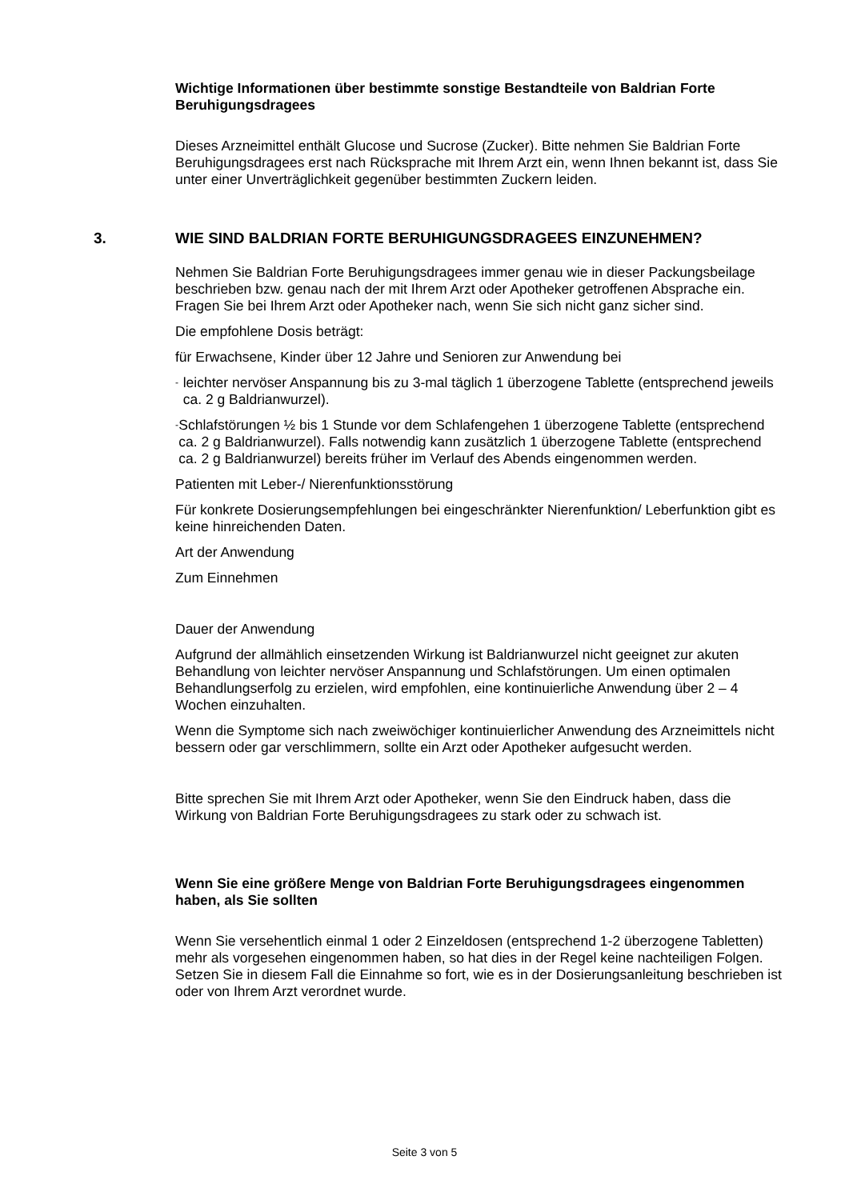Wichtige Informationen über bestimmte sonstige Bestandteile von Baldrian Forte Beruhigungsdragees
Dieses Arzneimittel enthält Glucose und Sucrose (Zucker). Bitte nehmen Sie Baldrian Forte Beruhigungsdragees erst nach Rücksprache mit Ihrem Arzt ein, wenn Ihnen bekannt ist, dass Sie unter einer Unverträglichkeit gegenüber bestimmten Zuckern leiden.
3. WIE SIND BALDRIAN FORTE BERUHIGUNGSDRAGEES EINZUNEHMEN?
Nehmen Sie Baldrian Forte Beruhigungsdragees immer genau wie in dieser Packungsbeilage beschrieben bzw. genau nach der mit Ihrem Arzt oder Apotheker getroffenen Absprache ein. Fragen Sie bei Ihrem Arzt oder Apotheker nach, wenn Sie sich nicht ganz sicher sind.
Die empfohlene Dosis beträgt:
für Erwachsene, Kinder über 12 Jahre und Senioren zur Anwendung bei
- leichter nervöser Anspannung bis zu 3-mal täglich 1 überzogene Tablette (entsprechend jeweils ca. 2 g Baldrianwurzel).
- Schlafstörungen ½ bis 1 Stunde vor dem Schlafengehen 1 überzogene Tablette (entsprechend ca. 2 g Baldrianwurzel). Falls notwendig kann zusätzlich 1 überzogene Tablette (entsprechend ca. 2 g Baldrianwurzel) bereits früher im Verlauf des Abends eingenommen werden.
Patienten mit Leber-/ Nierenfunktionsstörung
Für konkrete Dosierungsempfehlungen bei eingeschränkter Nierenfunktion/ Leberfunktion gibt es keine hinreichenden Daten.
Art der Anwendung
Zum Einnehmen
Dauer der Anwendung
Aufgrund der allmählich einsetzenden Wirkung ist Baldrianwurzel nicht geeignet zur akuten Behandlung von leichter nervöser Anspannung und Schlafstörungen. Um einen optimalen Behandlungserfolg zu erzielen, wird empfohlen, eine kontinuierliche Anwendung über 2 – 4 Wochen einzuhalten.
Wenn die Symptome sich nach zweiwöchiger kontinuierlicher Anwendung des Arzneimittels nicht bessern oder gar verschlimmern, sollte ein Arzt oder Apotheker aufgesucht werden.
Bitte sprechen Sie mit Ihrem Arzt oder Apotheker, wenn Sie den Eindruck haben, dass die Wirkung von Baldrian Forte Beruhigungsdragees zu stark oder zu schwach ist.
Wenn Sie eine größere Menge von Baldrian Forte Beruhigungsdragees eingenommen haben, als Sie sollten
Wenn Sie versehentlich einmal 1 oder 2 Einzeldosen (entsprechend 1-2 überzogene Tabletten) mehr als vorgesehen eingenommen haben, so hat dies in der Regel keine nachteiligen Folgen. Setzen Sie in diesem Fall die Einnahme so fort, wie es in der Dosierungsanleitung beschrieben ist oder von Ihrem Arzt verordnet wurde.
Seite 3 von 5